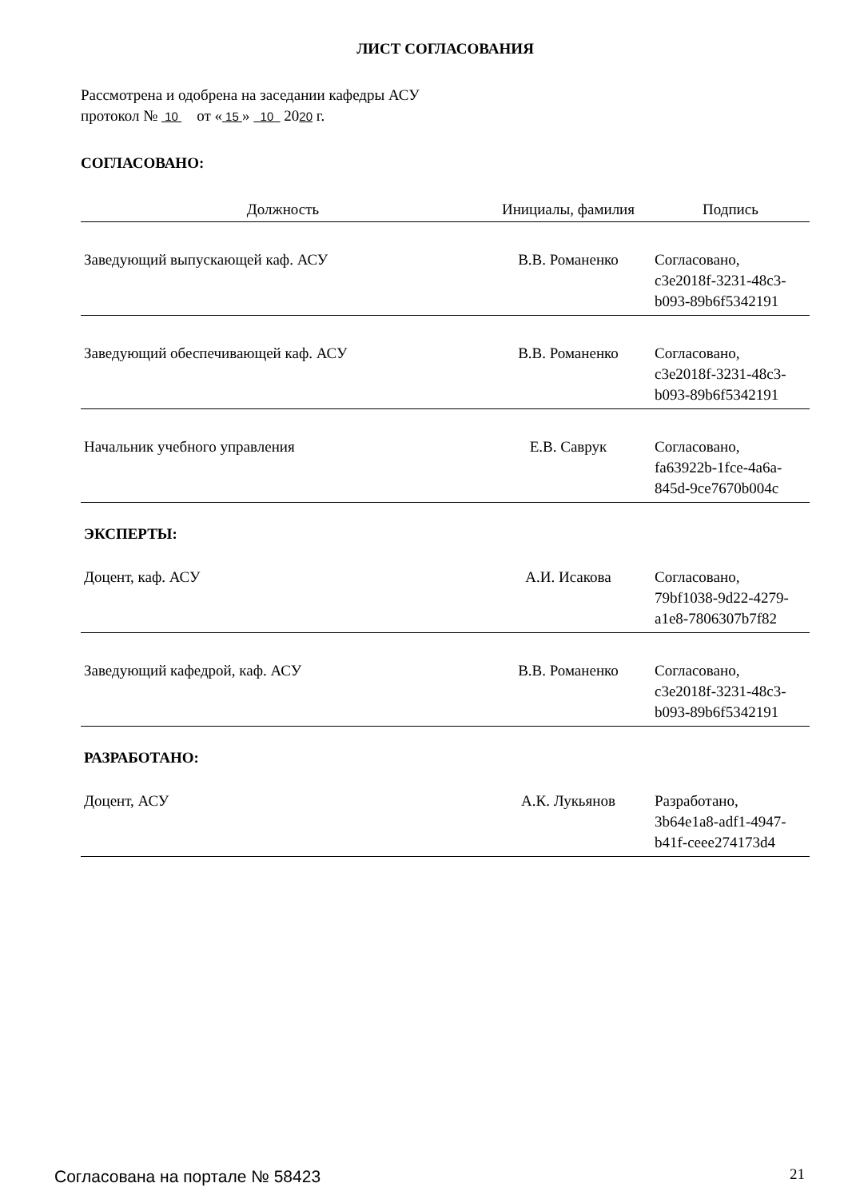ЛИСТ СОГЛАСОВАНИЯ
Рассмотрена и одобрена на заседании кафедры АСУ
протокол № 10 от « 15 » 10 2020 г.
СОГЛАСОВАНО:
| Должность | Инициалы, фамилия | Подпись |
| --- | --- | --- |
| Заведующий выпускающей каф. АСУ | В.В. Романенко | Согласовано, c3e2018f-3231-48c3- b093-89b6f5342191 |
| Заведующий обеспечивающей каф. АСУ | В.В. Романенко | Согласовано, c3e2018f-3231-48c3- b093-89b6f5342191 |
| Начальник учебного управления | Е.В. Саврук | Согласовано, fa63922b-1fce-4a6a- 845d-9ce7670b004c |
ЭКСПЕРТЫ:
| Доцент, каф. АСУ | А.И. Исакова | Согласовано, 79bf1038-9d22-4279- a1e8-7806307b7f82 |
| Заведующий кафедрой, каф. АСУ | В.В. Романенко | Согласовано, c3e2018f-3231-48c3- b093-89b6f5342191 |
РАЗРАБОТАНО:
| Доцент, АСУ | А.К. Лукьянов | Разработано, 3b64e1a8-adf1-4947- b41f-ceee274173d4 |
Согласована на портале № 58423 21